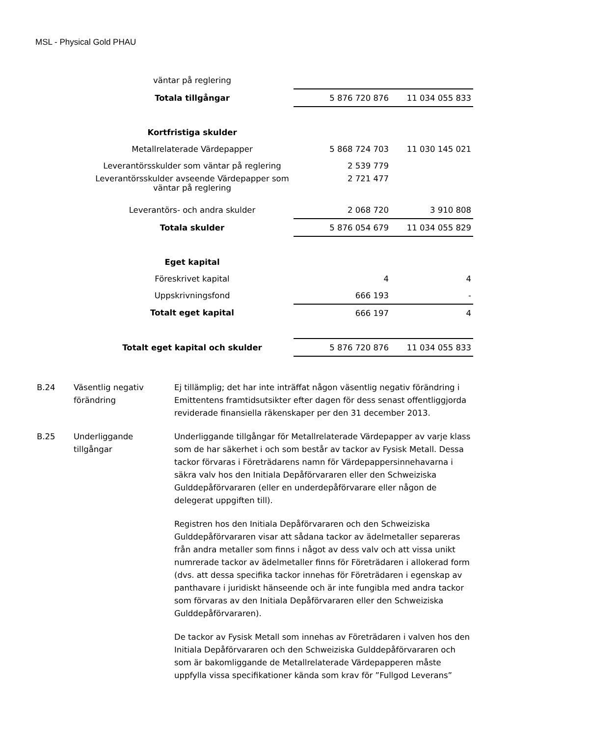MSL - Physical Gold PHAU
| väntar på reglering | | |
| Totala tillgångar | 5 876 720 876 | 11 034 055 833 |
| Kortfristiga skulder | | |
| Metallrelaterade Värdepapper | 5 868 724 703 | 11 030 145 021 |
| Leverantörsskulder som väntar på reglering | 2 539 779 | |
| Leverantörsskulder avseende Värdepapper som väntar på reglering | 2 721 477 | |
| Leverantörs- och andra skulder | 2 068 720 | 3 910 808 |
| Totala skulder | 5 876 054 679 | 11 034 055 829 |
| Eget kapital | | |
| Föreskrivet kapital | 4 | 4 |
| Uppskrivningsfond | 666 193 | - |
| Totalt eget kapital | 666 197 | 4 |
| Totalt eget kapital och skulder | 5 876 720 876 | 11 034 055 833 |
| B.24 | Väsentlig negativ förändring | Ej tillämplig; det har inte inträffat någon väsentlig negativ förändring i Emittentens framtidsutsikter efter dagen för dess senast offentliggjorda reviderade finansiella räkenskaper per den 31 december 2013. |
| B.25 | Underliggande tillgångar | Underliggande tillgångar för Metallrelaterade Värdepapper av varje klass som de har säkerhet i och som består av tackor av Fysisk Metall. Dessa tackor förvaras i Företrädarens namn för Värdepappersinnehavarna i säkra valv hos den Initiala Depåförvararen eller den Schweiziska Gulddepåförvararen (eller en underdepåförvarare eller någon de delegerat uppgiften till). Registren hos den Initiala Depåförvararen och den Schweiziska Gulddepåförvararen visar att sådana tackor av ädelmetaller separeras från andra metaller som finns i något av dess valv och att vissa unikt numrerade tackor av ädelmetaller finns för Företrädaren i allokerad form (dvs. att dessa specifika tackor innehas för Företrädaren i egenskap av panthavare i juridiskt hänseende och är inte fungibla med andra tackor som förvaras av den Initiala Depåförvararen eller den Schweiziska Gulddepåförvararen). De tackor av Fysisk Metall som innehas av Företrädaren i valven hos den Initiala Depåförvararen och den Schweiziska Gulddepåförvararen och som är bakomliggande de Metallrelaterade Värdepapperen måste uppfylla vissa specifikationer kända som krav för ”Fullgod Leverans” |